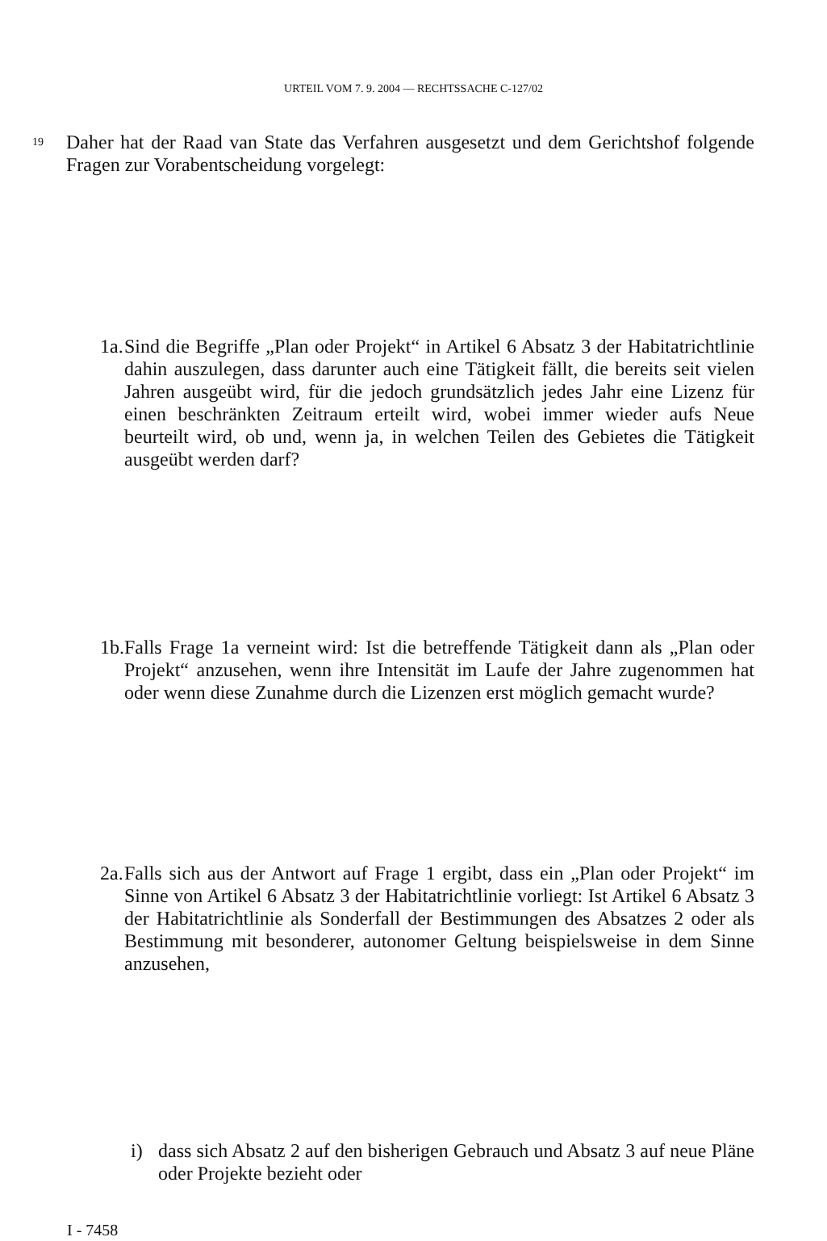URTEIL VOM 7. 9. 2004 — RECHTSSACHE C-127/02
19
Daher hat der Raad van State das Verfahren ausgesetzt und dem Gerichtshof folgende Fragen zur Vorabentscheidung vorgelegt:
1a.
Sind die Begriffe „Plan oder Projekt“ in Artikel 6 Absatz 3 der Habitatrichtlinie dahin auszulegen, dass darunter auch eine Tätigkeit fällt, die bereits seit vielen Jahren ausgeübt wird, für die jedoch grundsätzlich jedes Jahr eine Lizenz für einen beschränkten Zeitraum erteilt wird, wobei immer wieder aufs Neue beurteilt wird, ob und, wenn ja, in welchen Teilen des Gebietes die Tätigkeit ausgeübt werden darf?
1b.
Falls Frage 1a verneint wird: Ist die betreffende Tätigkeit dann als „Plan oder Projekt“ anzusehen, wenn ihre Intensität im Laufe der Jahre zugenommen hat oder wenn diese Zunahme durch die Lizenzen erst möglich gemacht wurde?
2a.
Falls sich aus der Antwort auf Frage 1 ergibt, dass ein „Plan oder Projekt“ im Sinne von Artikel 6 Absatz 3 der Habitatrichtlinie vorliegt: Ist Artikel 6 Absatz 3 der Habitatrichtlinie als Sonderfall der Bestimmungen des Absatzes 2 oder als Bestimmung mit besonderer, autonomer Geltung beispielsweise in dem Sinne anzusehen,
i) dass sich Absatz 2 auf den bisherigen Gebrauch und Absatz 3 auf neue Pläne oder Projekte bezieht oder
I - 7458